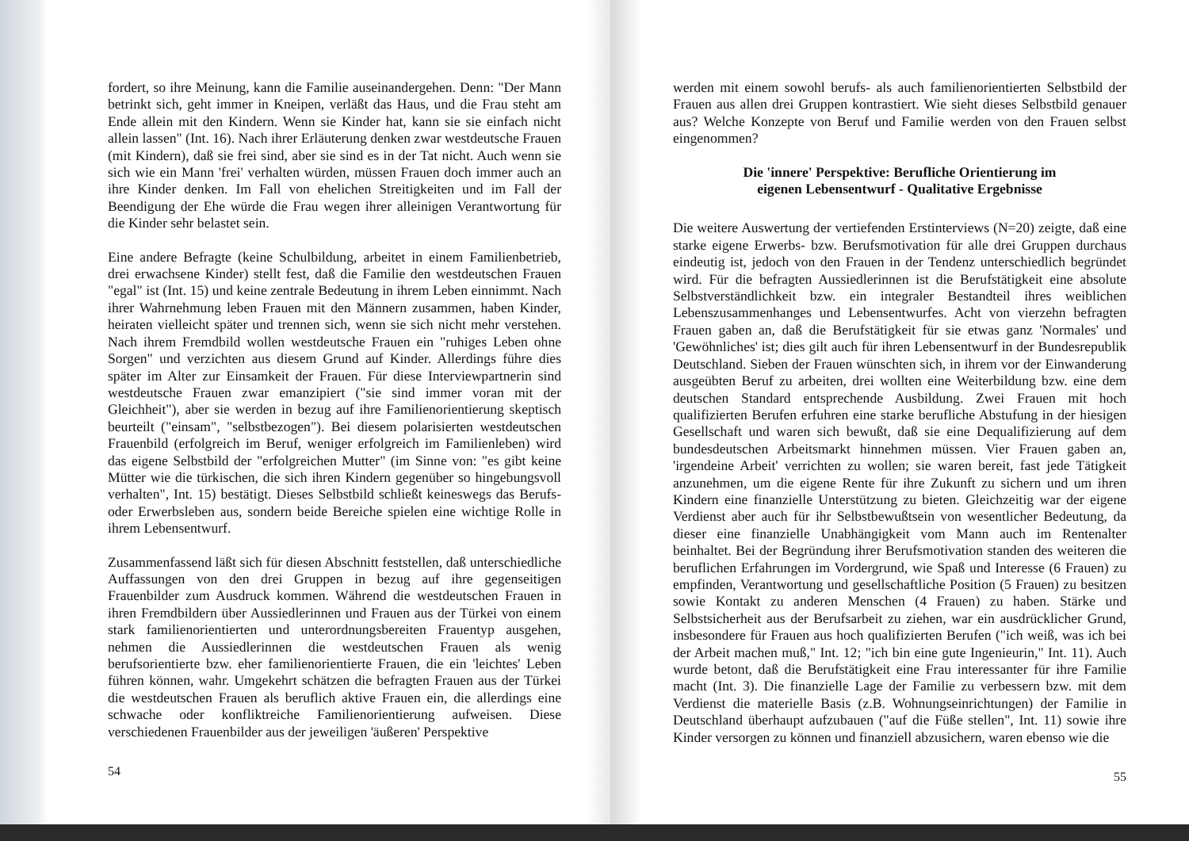fordert, so ihre Meinung, kann die Familie auseinandergehen. Denn: "Der Mann betrinkt sich, geht immer in Kneipen, verläßt das Haus, und die Frau steht am Ende allein mit den Kindern. Wenn sie Kinder hat, kann sie sie einfach nicht allein lassen" (Int. 16). Nach ihrer Erläuterung denken zwar westdeutsche Frauen (mit Kindern), daß sie frei sind, aber sie sind es in der Tat nicht. Auch wenn sie sich wie ein Mann 'frei' verhalten würden, müssen Frauen doch immer auch an ihre Kinder denken. Im Fall von ehelichen Streitigkeiten und im Fall der Beendigung der Ehe würde die Frau wegen ihrer alleinigen Verantwortung für die Kinder sehr belastet sein.
Eine andere Befragte (keine Schulbildung, arbeitet in einem Familienbetrieb, drei erwachsene Kinder) stellt fest, daß die Familie den westdeutschen Frauen "egal" ist (Int. 15) und keine zentrale Bedeutung in ihrem Leben einnimmt. Nach ihrer Wahrnehmung leben Frauen mit den Männern zusammen, haben Kinder, heiraten vielleicht später und trennen sich, wenn sie sich nicht mehr verstehen. Nach ihrem Fremdbild wollen westdeutsche Frauen ein "ruhiges Leben ohne Sorgen" und verzichten aus diesem Grund auf Kinder. Allerdings führe dies später im Alter zur Einsamkeit der Frauen. Für diese Interviewpartnerin sind westdeutsche Frauen zwar emanzipiert ("sie sind immer voran mit der Gleichheit"), aber sie werden in bezug auf ihre Familienorientierung skeptisch beurteilt ("einsam", "selbstbezogen"). Bei diesem polarisierten westdeutschen Frauenbild (erfolgreich im Beruf, weniger erfolgreich im Familienleben) wird das eigene Selbstbild der "erfolgreichen Mutter" (im Sinne von: "es gibt keine Mütter wie die türkischen, die sich ihren Kindern gegenüber so hingebungsvoll verhalten", Int. 15) bestätigt. Dieses Selbstbild schließt keineswegs das Berufs- oder Erwerbsleben aus, sondern beide Bereiche spielen eine wichtige Rolle in ihrem Lebensentwurf.
Zusammenfassend läßt sich für diesen Abschnitt feststellen, daß unterschiedliche Auffassungen von den drei Gruppen in bezug auf ihre gegenseitigen Frauenbilder zum Ausdruck kommen. Während die westdeutschen Frauen in ihren Fremdbildern über Aussiedlerinnen und Frauen aus der Türkei von einem stark familienorientierten und unterordnungsbereiten Frauentyp ausgehen, nehmen die Aussiedlerinnen die westdeutschen Frauen als wenig berufsorientierte bzw. eher familienorientierte Frauen, die ein 'leichtes' Leben führen können, wahr. Umgekehrt schätzen die befragten Frauen aus der Türkei die westdeutschen Frauen als beruflich aktive Frauen ein, die allerdings eine schwache oder konfliktreiche Familienorientierung aufweisen. Diese verschiedenen Frauenbilder aus der jeweiligen 'äußeren' Perspektive
54
werden mit einem sowohl berufs- als auch familienorientierten Selbstbild der Frauen aus allen drei Gruppen kontrastiert. Wie sieht dieses Selbstbild genauer aus? Welche Konzepte von Beruf und Familie werden von den Frauen selbst eingenommen?
Die 'innere' Perspektive: Berufliche Orientierung im
eigenen Lebensentwurf - Qualitative Ergebnisse
Die weitere Auswertung der vertiefenden Erstinterviews (N=20) zeigte, daß eine starke eigene Erwerbs- bzw. Berufsmotivation für alle drei Gruppen durchaus eindeutig ist, jedoch von den Frauen in der Tendenz unterschiedlich begründet wird. Für die befragten Aussiedlerinnen ist die Berufstätigkeit eine absolute Selbstverständlichkeit bzw. ein integraler Bestandteil ihres weiblichen Lebenszusammenhanges und Lebensentwurfes. Acht von vierzehn befragten Frauen gaben an, daß die Berufstätigkeit für sie etwas ganz 'Normales' und 'Gewöhnliches' ist; dies gilt auch für ihren Lebensentwurf in der Bundesrepublik Deutschland. Sieben der Frauen wünschten sich, in ihrem vor der Einwanderung ausgeübten Beruf zu arbeiten, drei wollten eine Weiterbildung bzw. eine dem deutschen Standard entsprechende Ausbildung. Zwei Frauen mit hoch qualifizierten Berufen erfuhren eine starke berufliche Abstufung in der hiesigen Gesellschaft und waren sich bewußt, daß sie eine Dequalifizierung auf dem bundesdeutschen Arbeitsmarkt hinnehmen müssen. Vier Frauen gaben an, 'irgendeine Arbeit' verrichten zu wollen; sie waren bereit, fast jede Tätigkeit anzunehmen, um die eigene Rente für ihre Zukunft zu sichern und um ihren Kindern eine finanzielle Unterstützung zu bieten. Gleichzeitig war der eigene Verdienst aber auch für ihr Selbstbewußtsein von wesentlicher Bedeutung, da dieser eine finanzielle Unabhängigkeit vom Mann auch im Rentenalter beinhaltet. Bei der Begründung ihrer Berufsmotivation standen des weiteren die beruflichen Erfahrungen im Vordergrund, wie Spaß und Interesse (6 Frauen) zu empfinden, Verantwortung und gesellschaftliche Position (5 Frauen) zu besitzen sowie Kontakt zu anderen Menschen (4 Frauen) zu haben. Stärke und Selbstsicherheit aus der Berufsarbeit zu ziehen, war ein ausdrücklicher Grund, insbesondere für Frauen aus hoch qualifizierten Berufen ("ich weiß, was ich bei der Arbeit machen muß," Int. 12; "ich bin eine gute Ingenieurin," Int. 11). Auch wurde betont, daß die Berufstätigkeit eine Frau interessanter für ihre Familie macht (Int. 3). Die finanzielle Lage der Familie zu verbessern bzw. mit dem Verdienst die materielle Basis (z.B. Wohnungseinrichtungen) der Familie in Deutschland überhaupt aufzubauen ("auf die Füße stellen", Int. 11) sowie ihre Kinder versorgen zu können und finanziell abzusichern, waren ebenso wie die
55